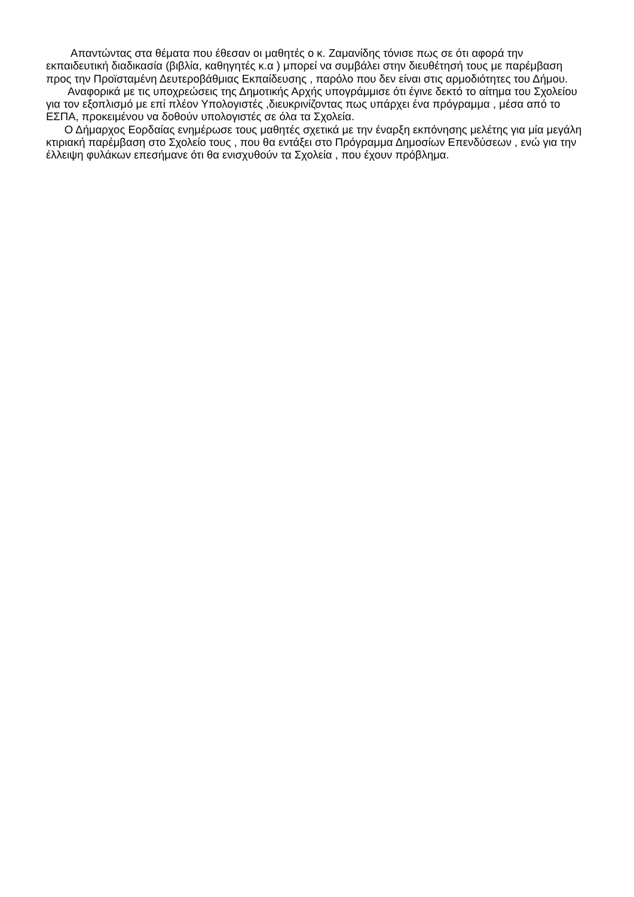Απαντώντας στα θέματα που έθεσαν οι μαθητές ο κ. Ζαμανίδης τόνισε πως σε ότι αφορά την εκπαιδευτική διαδικασία (βιβλία, καθηγητές κ.α ) μπορεί να συμβάλει στην διευθέτησή τους με παρέμβαση προς την Προϊσταμένη Δευτεροβάθμιας Εκπαίδευσης , παρόλο που δεν είναι στις αρμοδιότητες του Δήμου.
Αναφορικά με τις υποχρεώσεις της Δημοτικής Αρχής υπογράμμισε ότι έγινε δεκτό το αίτημα του Σχολείου για τον εξοπλισμό με επί πλέον Υπολογιστές ,διευκρινίζοντας πως υπάρχει ένα πρόγραμμα , μέσα από το ΕΣΠΑ, προκειμένου να δοθούν υπολογιστές σε όλα τα Σχολεία.
Ο Δήμαρχος Εορδαίας ενημέρωσε τους μαθητές σχετικά με την έναρξη εκπόνησης μελέτης για μία μεγάλη κτιριακή παρέμβαση στο Σχολείο τους , που θα εντάξει στο Πρόγραμμα Δημοσίων Επενδύσεων , ενώ για την έλλειψη φυλάκων επεσήμανε ότι θα ενισχυθούν τα Σχολεία , που έχουν πρόβλημα.